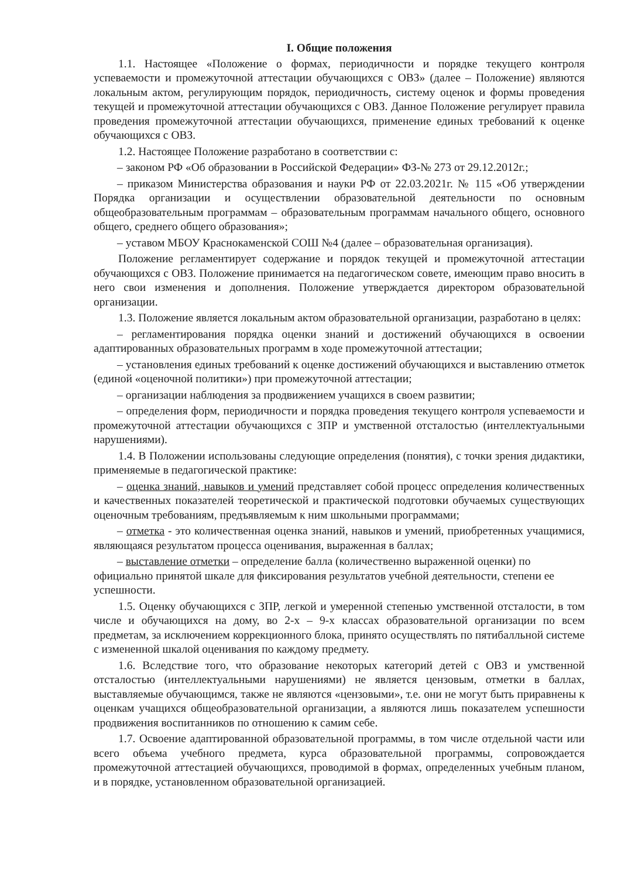I. Общие положения
1.1. Настоящее «Положение о формах, периодичности и порядке текущего контроля успеваемости и промежуточной аттестации обучающихся с ОВЗ» (далее – Положение) являются локальным актом, регулирующим порядок, периодичность, систему оценок и формы проведения текущей и промежуточной аттестации обучающихся с ОВЗ. Данное Положение регулирует правила проведения промежуточной аттестации обучающихся, применение единых требований к оценке обучающихся с ОВЗ.
1.2. Настоящее Положение разработано в соответствии с:
– законом РФ «Об образовании в Российской Федерации» ФЗ-№ 273 от 29.12.2012г.;
– приказом Министерства образования и науки РФ от 22.03.2021г. № 115 «Об утверждении Порядка организации и осуществлении образовательной деятельности по основным общеобразовательным программам – образовательным программам начального общего, основного общего, среднего общего образования»;
– уставом МБОУ Краснокаменской СОШ №4 (далее – образовательная организация).
Положение регламентирует содержание и порядок текущей и промежуточной аттестации обучающихся с ОВЗ. Положение принимается на педагогическом совете, имеющим право вносить в него свои изменения и дополнения. Положение утверждается директором образовательной организации.
1.3. Положение является локальным актом образовательной организации, разработано в целях:
– регламентирования порядка оценки знаний и достижений обучающихся в освоении адаптированных образовательных программ в ходе промежуточной аттестации;
– установления единых требований к оценке достижений обучающихся и выставлению отметок (единой «оценочной политики») при промежуточной аттестации;
– организации наблюдения за продвижением учащихся в своем развитии;
– определения форм, периодичности и порядка проведения текущего контроля успеваемости и промежуточной аттестации обучающихся с ЗПР и умственной отсталостью (интеллектуальными нарушениями).
1.4. В Положении использованы следующие определения (понятия), с точки зрения дидактики, применяемые в педагогической практике:
– оценка знаний, навыков и умений представляет собой процесс определения количественных и качественных показателей теоретической и практической подготовки обучаемых существующих оценочным требованиям, предъявляемым к ним школьными программами;
– отметка - это количественная оценка знаний, навыков и умений, приобретенных учащимися, являющаяся результатом процесса оценивания, выраженная в баллах;
– выставление отметки – определение балла (количественно выраженной оценки) по официально принятой шкале для фиксирования результатов учебной деятельности, степени ее успешности.
1.5. Оценку обучающихся с ЗПР, легкой и умеренной степенью умственной отсталости, в том числе и обучающихся на дому, во 2-х – 9-х классах образовательной организации по всем предметам, за исключением коррекционного блока, принято осуществлять по пятибалльной системе с измененной шкалой оценивания по каждому предмету.
1.6. Вследствие того, что образование некоторых категорий детей с ОВЗ и умственной отсталостью (интеллектуальными нарушениями) не является цензовым, отметки в баллах, выставляемые обучающимся, также не являются «цензовыми», т.е. они не могут быть приравнены к оценкам учащихся общеобразовательной организации, а являются лишь показателем успешности продвижения воспитанников по отношению к самим себе.
1.7. Освоение адаптированной образовательной программы, в том числе отдельной части или всего объема учебного предмета, курса образовательной программы, сопровождается промежуточной аттестацией обучающихся, проводимой в формах, определенных учебным планом, и в порядке, установленном образовательной организацией.